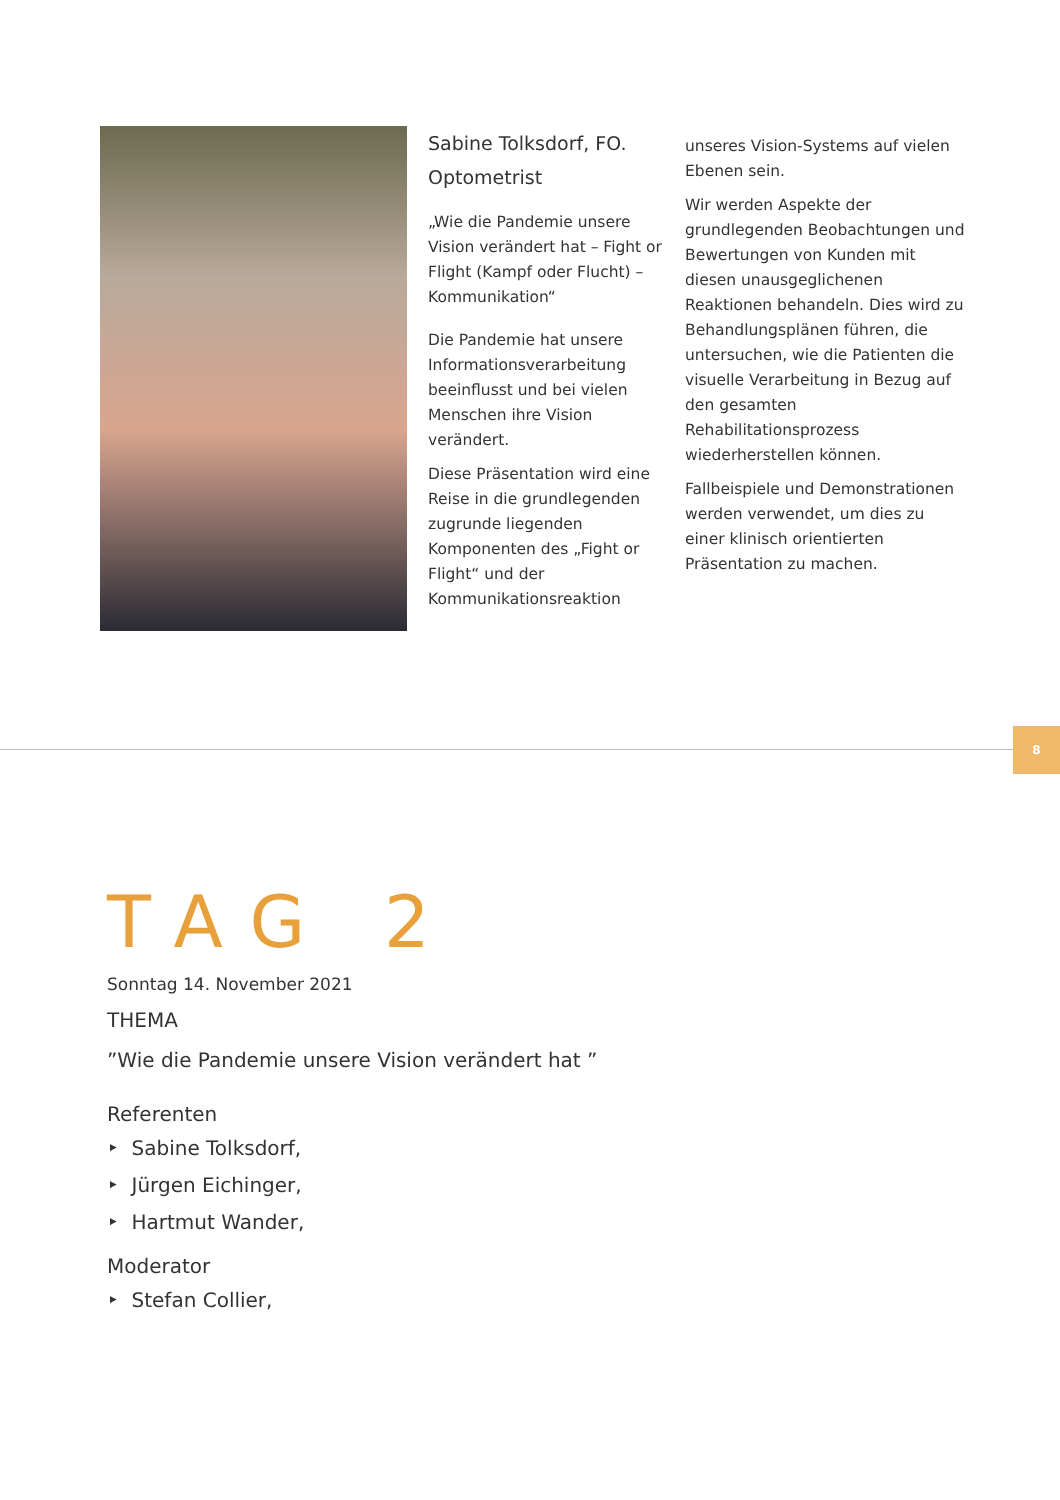Sabine Tolksdorf, FO. Optometrist
„Wie die Pandemie unsere Vision verändert hat – Fight or Flight (Kampf oder Flucht) – Kommunikation“
Die Pandemie hat unsere Informationsverarbeitung beeinflusst und bei vielen Menschen ihre Vision verändert.
Diese Präsentation wird eine Reise in die grundlegenden zugrunde liegenden Komponenten des „Fight or Flight“ und der Kommunikationsreaktion
unseres Vision-Systems auf vielen Ebenen sein.
Wir werden Aspekte der grundlegenden Beobachtungen und Bewertungen von Kunden mit diesen unausgeglichenen Reaktionen behandeln. Dies wird zu Behandlungsplänen führen, die untersuchen, wie die Patienten die visuelle Verarbeitung in Bezug auf den gesamten Rehabilitationsprozess wiederherstellen können.
Fallbeispiele und Demonstrationen werden verwendet, um dies zu einer klinisch orientierten Präsentation zu machen.
8
TAG 2
Sonntag 14. November 2021
THEMA
”Wie die Pandemie unsere Vision verändert hat ”
Referenten
‣ Sabine Tolksdorf,
‣ Jürgen Eichinger,
‣ Hartmut Wander,
Moderator
‣ Stefan Collier,